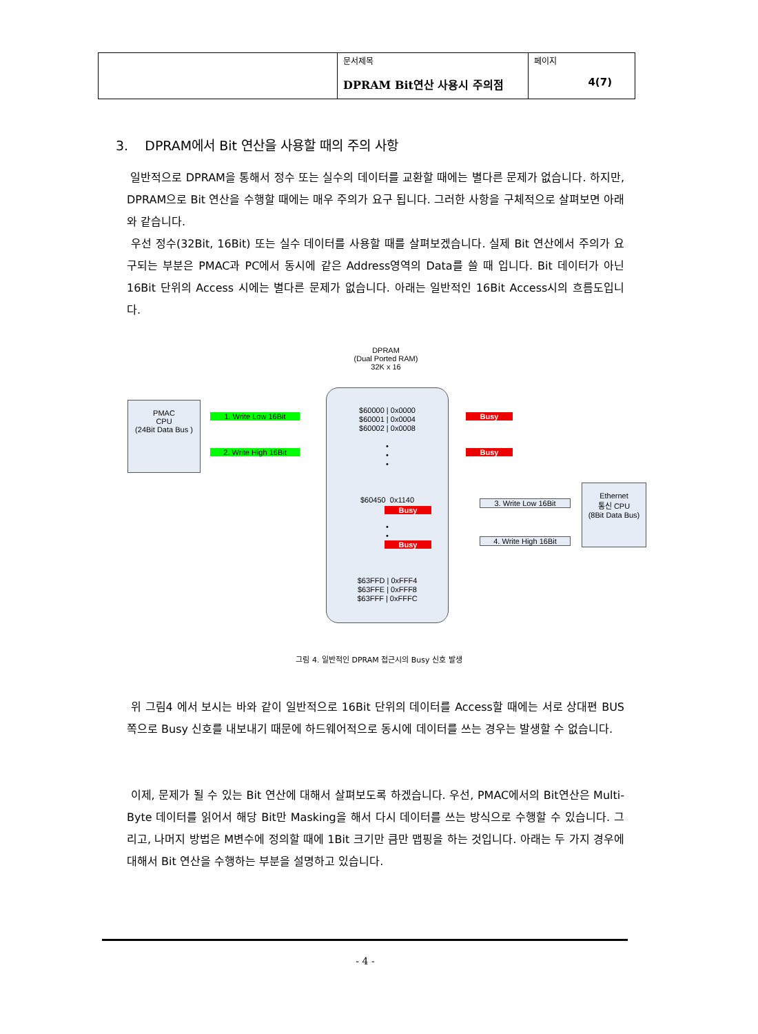| | 문서제목 DPRAM Bit연산 사용시 주의점 | 페이지 4(7) |
3. DPRAM에서 Bit 연산을 사용할 때의 주의 사항
일반적으로 DPRAM을 통해서 정수 또는 실수의 데이터를 교환할 때에는 별다른 문제가 없습니다. 하지만, DPRAM으로 Bit 연산을 수행할 때에는 매우 주의가 요구 됩니다. 그러한 사항을 구체적으로 살펴보면 아래와 같습니다.
우선 정수(32Bit, 16Bit) 또는 실수 데이터를 사용할 때를 살펴보겠습니다. 실제 Bit 연산에서 주의가 요구되는 부분은 PMAC과 PC에서 동시에 같은 Address영역의 Data를 쓸 때 입니다. Bit 데이터가 아닌 16Bit 단위의 Access 시에는 별다른 문제가 없습니다. 아래는 일반적인 16Bit Access시의 흐름도입니다.
DPRAM
(Dual Ported RAM)
32K x 16
PMAC
CPU
(24Bit Data Bus )
1. Write Low 16Bit
2. Write High 16Bit
$60000 | 0x0000
$60001 | 0x0004
$60002 | 0x0008
•
•
•
$60450 0x1140
•
•
•
$63FFD | 0xFFF4
$63FFE | 0xFFF8
$63FFF | 0xFFFC
Busy
Busy
Busy
Busy
3. Write Low 16Bit
4. Write High 16Bit
Ethernet
통신 CPU
(8Bit Data Bus)
그림 4. 일반적인 DPRAM 접근시의 Busy 신호 발생
위 그림4 에서 보시는 바와 같이 일반적으로 16Bit 단위의 데이터를 Access할 때에는 서로 상대편 BUS쪽으로 Busy 신호를 내보내기 때문에 하드웨어적으로 동시에 데이터를 쓰는 경우는 발생할 수 없습니다.
이제, 문제가 될 수 있는 Bit 연산에 대해서 살펴보도록 하겠습니다. 우선, PMAC에서의 Bit연산은 Multi-Byte 데이터를 읽어서 해당 Bit만 Masking을 해서 다시 데이터를 쓰는 방식으로 수행할 수 있습니다. 그리고, 나머지 방법은 M변수에 정의할 때에 1Bit 크기만 큼만 맵핑을 하는 것입니다. 아래는 두 가지 경우에 대해서 Bit 연산을 수행하는 부분을 설명하고 있습니다.
- 4 -